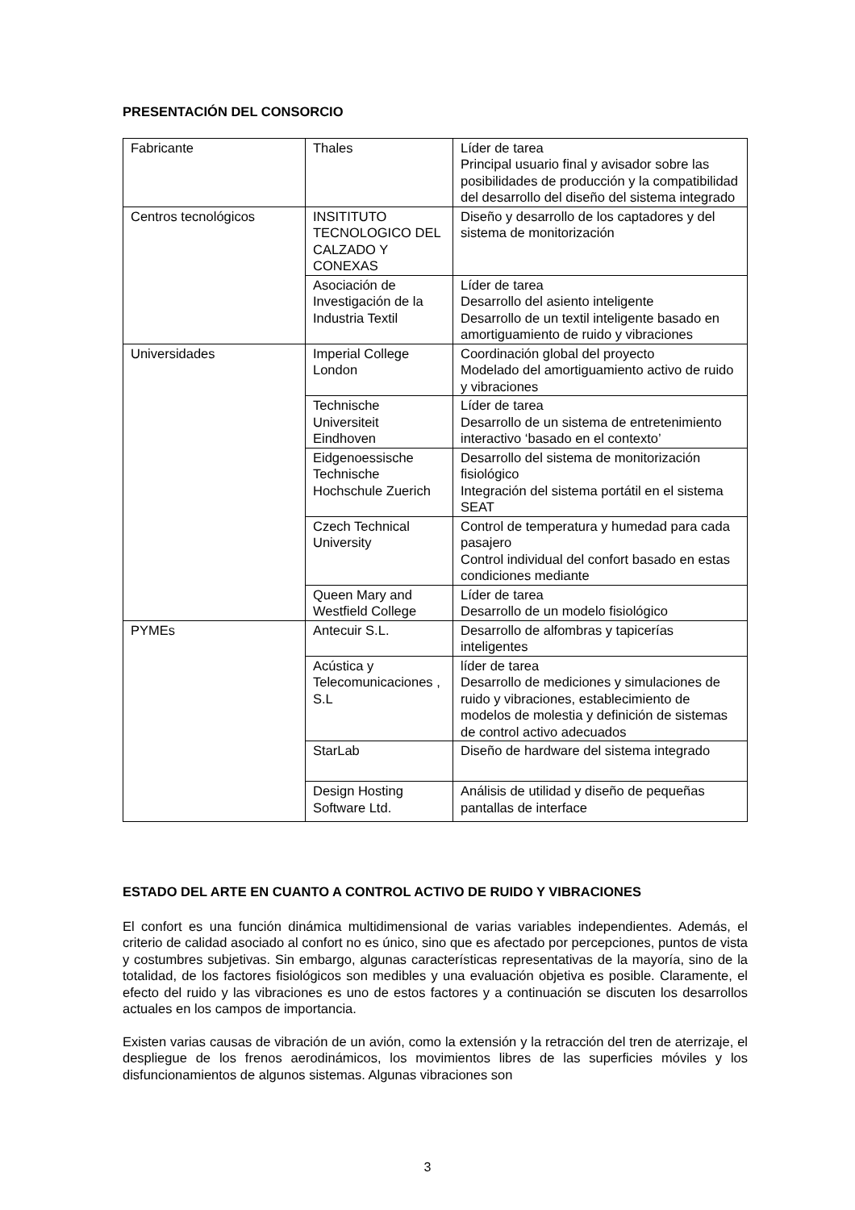PRESENTACIÓN DEL CONSORCIO
| Fabricante | Thales | Líder de tarea Principal usuario final y avisador sobre las posibilidades de producción y la compatibilidad del desarrollo del diseño del sistema integrado |
| Centros tecnológicos | INSITITUTO TECNOLOGICO DEL CALZADO Y CONEXAS | Diseño y desarrollo de los captadores y del sistema de monitorización |
| | Asociación de Investigación de la Industria Textil | Líder de tarea Desarrollo del asiento inteligente Desarrollo de un textil inteligente basado en amortiguamiento de ruido y vibraciones |
| Universidades | Imperial College London | Coordinación global del proyecto Modelado del amortiguamiento activo de ruido y vibraciones |
| | Technische Universiteit Eindhoven | Líder de tarea Desarrollo de un sistema de entretenimiento interactivo ‘basado en el contexto’ |
| | Eidgenoessische Technische Hochschule Zuerich | Desarrollo del sistema de monitorización fisiológico Integración del sistema portátil en el sistema SEAT |
| | Czech Technical University | Control de temperatura y humedad para cada pasajero Control individual del confort basado en estas condiciones mediante |
| | Queen Mary and Westfield College | Líder de tarea Desarrollo de un modelo fisiológico |
| PYMEs | Antecuir S.L. | Desarrollo de alfombras y tapicerías inteligentes |
| | Acústica y Telecomunicaciones , S.L | líder de tarea Desarrollo de mediciones y simulaciones de ruido y vibraciones, establecimiento de modelos de molestia y definición de sistemas de control activo adecuados |
| | StarLab | Diseño de hardware del sistema integrado |
| | Design Hosting Software Ltd. | Análisis de utilidad y diseño de pequeñas pantallas de interface |
ESTADO DEL ARTE EN CUANTO A CONTROL ACTIVO DE RUIDO Y VIBRACIONES
El confort es una función dinámica multidimensional de varias variables independientes. Además, el criterio de calidad asociado al confort no es único, sino que es afectado por percepciones, puntos de vista y costumbres subjetivas. Sin embargo, algunas características representativas de la mayoría, sino de la totalidad, de los factores fisiológicos son medibles y una evaluación objetiva es posible. Claramente, el efecto del ruido y las vibraciones es uno de estos factores y a continuación se discuten los desarrollos actuales en los campos de importancia.
Existen varias causas de vibración de un avión, como la extensión y la retracción del tren de aterrizaje, el despliegue de los frenos aerodinámicos, los movimientos libres de las superficies móviles y los disfuncionamientos de algunos sistemas. Algunas vibraciones son
3